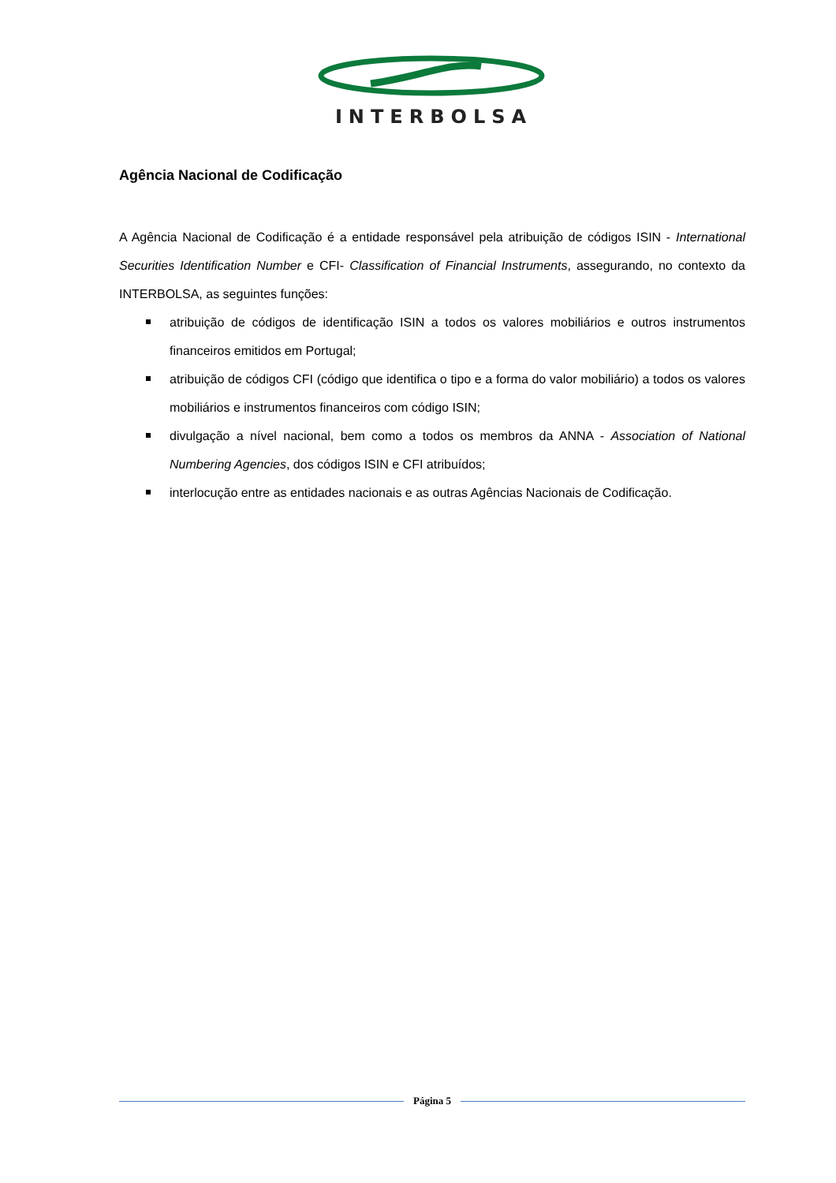INTERBOLSA
Agência Nacional de Codificação
A Agência Nacional de Codificação é a entidade responsável pela atribuição de códigos ISIN - International Securities Identification Number e CFI- Classification of Financial Instruments, assegurando, no contexto da INTERBOLSA, as seguintes funções:
atribuição de códigos de identificação ISIN a todos os valores mobiliários e outros instrumentos financeiros emitidos em Portugal;
atribuição de códigos CFI (código que identifica o tipo e a forma do valor mobiliário) a todos os valores mobiliários e instrumentos financeiros com código ISIN;
divulgação a nível nacional, bem como a todos os membros da ANNA - Association of National Numbering Agencies, dos códigos ISIN e CFI atribuídos;
interlocução entre as entidades nacionais e as outras Agências Nacionais de Codificação.
Página 5